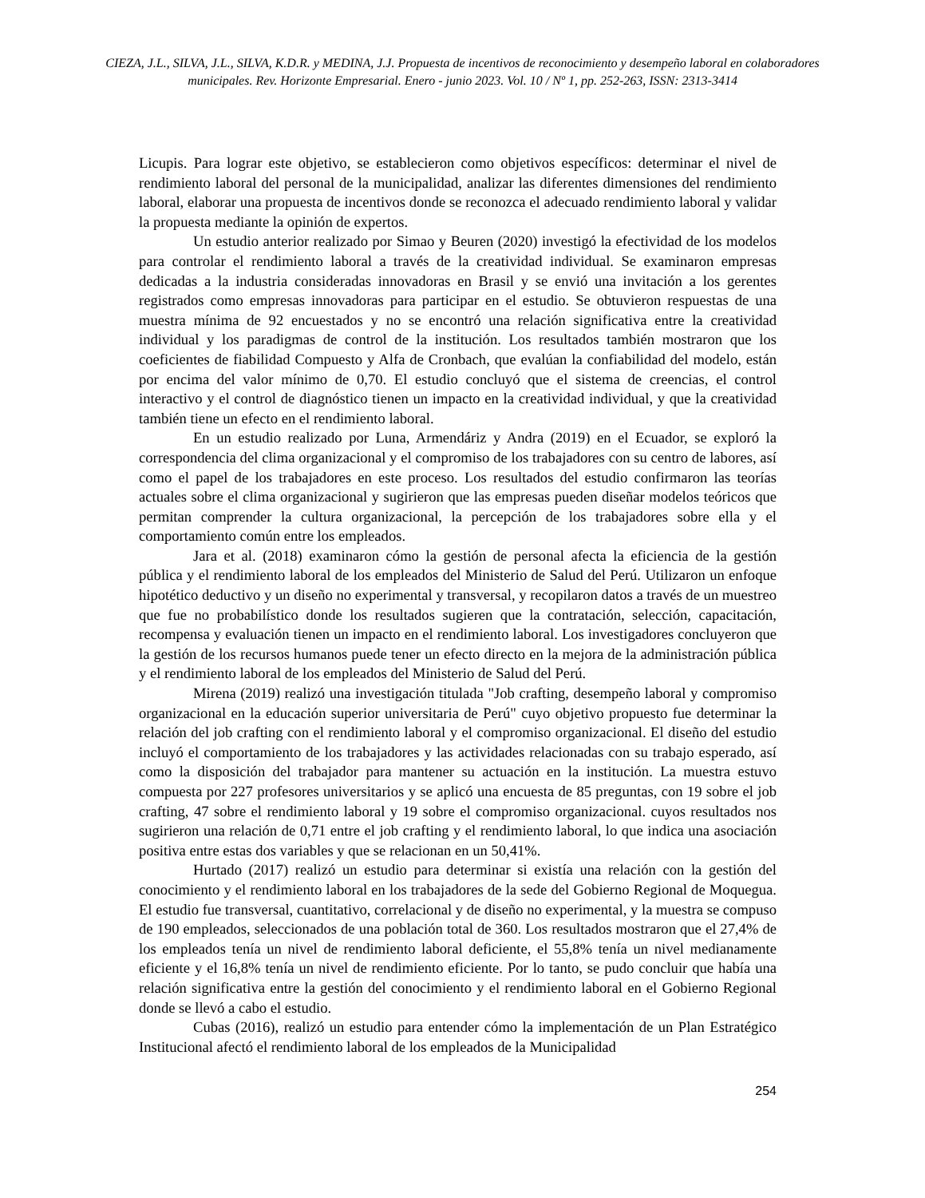CIEZA, J.L., SILVA, J.L., SILVA, K.D.R. y MEDINA, J.J. Propuesta de incentivos de reconocimiento y desempeño laboral en colaboradores municipales. Rev. Horizonte Empresarial. Enero - junio 2023. Vol. 10 / Nº 1, pp. 252-263, ISSN: 2313-3414
Licupis. Para lograr este objetivo, se establecieron como objetivos específicos: determinar el nivel de rendimiento laboral del personal de la municipalidad, analizar las diferentes dimensiones del rendimiento laboral, elaborar una propuesta de incentivos donde se reconozca el adecuado rendimiento laboral y validar la propuesta mediante la opinión de expertos.
Un estudio anterior realizado por Simao y Beuren (2020) investigó la efectividad de los modelos para controlar el rendimiento laboral a través de la creatividad individual. Se examinaron empresas dedicadas a la industria consideradas innovadoras en Brasil y se envió una invitación a los gerentes registrados como empresas innovadoras para participar en el estudio. Se obtuvieron respuestas de una muestra mínima de 92 encuestados y no se encontró una relación significativa entre la creatividad individual y los paradigmas de control de la institución. Los resultados también mostraron que los coeficientes de fiabilidad Compuesto y Alfa de Cronbach, que evalúan la confiabilidad del modelo, están por encima del valor mínimo de 0,70. El estudio concluyó que el sistema de creencias, el control interactivo y el control de diagnóstico tienen un impacto en la creatividad individual, y que la creatividad también tiene un efecto en el rendimiento laboral.
En un estudio realizado por Luna, Armendáriz y Andra (2019) en el Ecuador, se exploró la correspondencia del clima organizacional y el compromiso de los trabajadores con su centro de labores, así como el papel de los trabajadores en este proceso. Los resultados del estudio confirmaron las teorías actuales sobre el clima organizacional y sugirieron que las empresas pueden diseñar modelos teóricos que permitan comprender la cultura organizacional, la percepción de los trabajadores sobre ella y el comportamiento común entre los empleados.
Jara et al. (2018) examinaron cómo la gestión de personal afecta la eficiencia de la gestión pública y el rendimiento laboral de los empleados del Ministerio de Salud del Perú. Utilizaron un enfoque hipotético deductivo y un diseño no experimental y transversal, y recopilaron datos a través de un muestreo que fue no probabilístico donde los resultados sugieren que la contratación, selección, capacitación, recompensa y evaluación tienen un impacto en el rendimiento laboral. Los investigadores concluyeron que la gestión de los recursos humanos puede tener un efecto directo en la mejora de la administración pública y el rendimiento laboral de los empleados del Ministerio de Salud del Perú.
Mirena (2019) realizó una investigación titulada "Job crafting, desempeño laboral y compromiso organizacional en la educación superior universitaria de Perú" cuyo objetivo propuesto fue determinar la relación del job crafting con el rendimiento laboral y el compromiso organizacional. El diseño del estudio incluyó el comportamiento de los trabajadores y las actividades relacionadas con su trabajo esperado, así como la disposición del trabajador para mantener su actuación en la institución. La muestra estuvo compuesta por 227 profesores universitarios y se aplicó una encuesta de 85 preguntas, con 19 sobre el job crafting, 47 sobre el rendimiento laboral y 19 sobre el compromiso organizacional. cuyos resultados nos sugirieron una relación de 0,71 entre el job crafting y el rendimiento laboral, lo que indica una asociación positiva entre estas dos variables y que se relacionan en un 50,41%.
Hurtado (2017) realizó un estudio para determinar si existía una relación con la gestión del conocimiento y el rendimiento laboral en los trabajadores de la sede del Gobierno Regional de Moquegua. El estudio fue transversal, cuantitativo, correlacional y de diseño no experimental, y la muestra se compuso de 190 empleados, seleccionados de una población total de 360. Los resultados mostraron que el 27,4% de los empleados tenía un nivel de rendimiento laboral deficiente, el 55,8% tenía un nivel medianamente eficiente y el 16,8% tenía un nivel de rendimiento eficiente. Por lo tanto, se pudo concluir que había una relación significativa entre la gestión del conocimiento y el rendimiento laboral en el Gobierno Regional donde se llevó a cabo el estudio.
Cubas (2016), realizó un estudio para entender cómo la implementación de un Plan Estratégico Institucional afectó el rendimiento laboral de los empleados de la Municipalidad
254